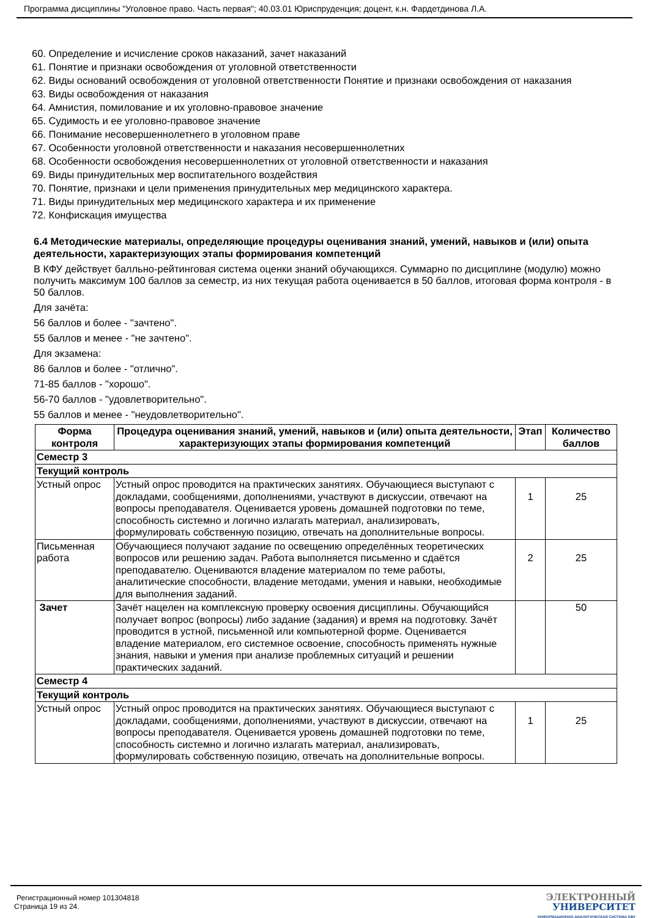Программа дисциплины "Уголовное право. Часть первая"; 40.03.01 Юриспруденция; доцент, к.н. Фардетдинова Л.А.
60. Определение и исчисление сроков наказаний, зачет наказаний
61. Понятие и признаки освобождения от уголовной ответственности
62. Виды оснований освобождения от уголовной ответственности Понятие и признаки освобождения от наказания
63. Виды освобождения от наказания
64. Амнистия, помилование и их уголовно-правовое значение
65. Судимость и ее уголовно-правовое значение
66. Понимание несовершеннолетнего в уголовном праве
67. Особенности уголовной ответственности и наказания несовершеннолетних
68. Особенности освобождения несовершеннолетних от уголовной ответственности и наказания
69. Виды принудительных мер воспитательного воздействия
70. Понятие, признаки и цели применения принудительных мер медицинского характера.
71. Виды принудительных мер медицинского характера и их применение
72. Конфискация имущества
6.4 Методические материалы, определяющие процедуры оценивания знаний, умений, навыков и (или) опыта деятельности, характеризующих этапы формирования компетенций
В КФУ действует балльно-рейтинговая система оценки знаний обучающихся. Суммарно по дисциплине (модулю) можно получить максимум 100 баллов за семестр, из них текущая работа оценивается в 50 баллов, итоговая форма контроля - в 50 баллов.
Для зачёта:
56 баллов и более - "зачтено".
55 баллов и менее - "не зачтено".
Для экзамена:
86 баллов и более - "отлично".
71-85 баллов - "хорошо".
56-70 баллов - "удовлетворительно".
55 баллов и менее - "неудовлетворительно".
| Форма контроля | Процедура оценивания знаний, умений, навыков и (или) опыта деятельности, характеризующих этапы формирования компетенций | Этап | Количество баллов |
| --- | --- | --- | --- |
| Семестр 3 | | | |
| Текущий контроль | | | |
| Устный опрос | Устный опрос проводится на практических занятиях. Обучающиеся выступают с докладами, сообщениями, дополнениями, участвуют в дискуссии, отвечают на вопросы преподавателя. Оценивается уровень домашней подготовки по теме, способность системно и логично излагать материал, анализировать, формулировать собственную позицию, отвечать на дополнительные вопросы. | 1 | 25 |
| Письменная работа | Обучающиеся получают задание по освещению определённых теоретических вопросов или решению задач. Работа выполняется письменно и сдаётся преподавателю. Оцениваются владение материалом по теме работы, аналитические способности, владение методами, умения и навыки, необходимые для выполнения заданий. | 2 | 25 |
| Зачет | Зачёт нацелен на комплексную проверку освоения дисциплины. Обучающийся получает вопрос (вопросы) либо задание (задания) и время на подготовку. Зачёт проводится в устной, письменной или компьютерной форме. Оценивается владение материалом, его системное освоение, способность применять нужные знания, навыки и умения при анализе проблемных ситуаций и решении практических заданий. | | 50 |
| Семестр 4 | | | |
| Текущий контроль | | | |
| Устный опрос | Устный опрос проводится на практических занятиях. Обучающиеся выступают с докладами, сообщениями, дополнениями, участвуют в дискуссии, отвечают на вопросы преподавателя. Оценивается уровень домашней подготовки по теме, способность системно и логично излагать материал, анализировать, формулировать собственную позицию, отвечать на дополнительные вопросы. | 1 | 25 |
Регистрационный номер 101304818
Страница 19 из 24.
ЭЛЕКТРОННЫЙ
УНИВЕРСИТЕТ
ИНФОРМАЦИОННО-АНАЛИТИЧЕСКАЯ СИСТЕМА КФУ